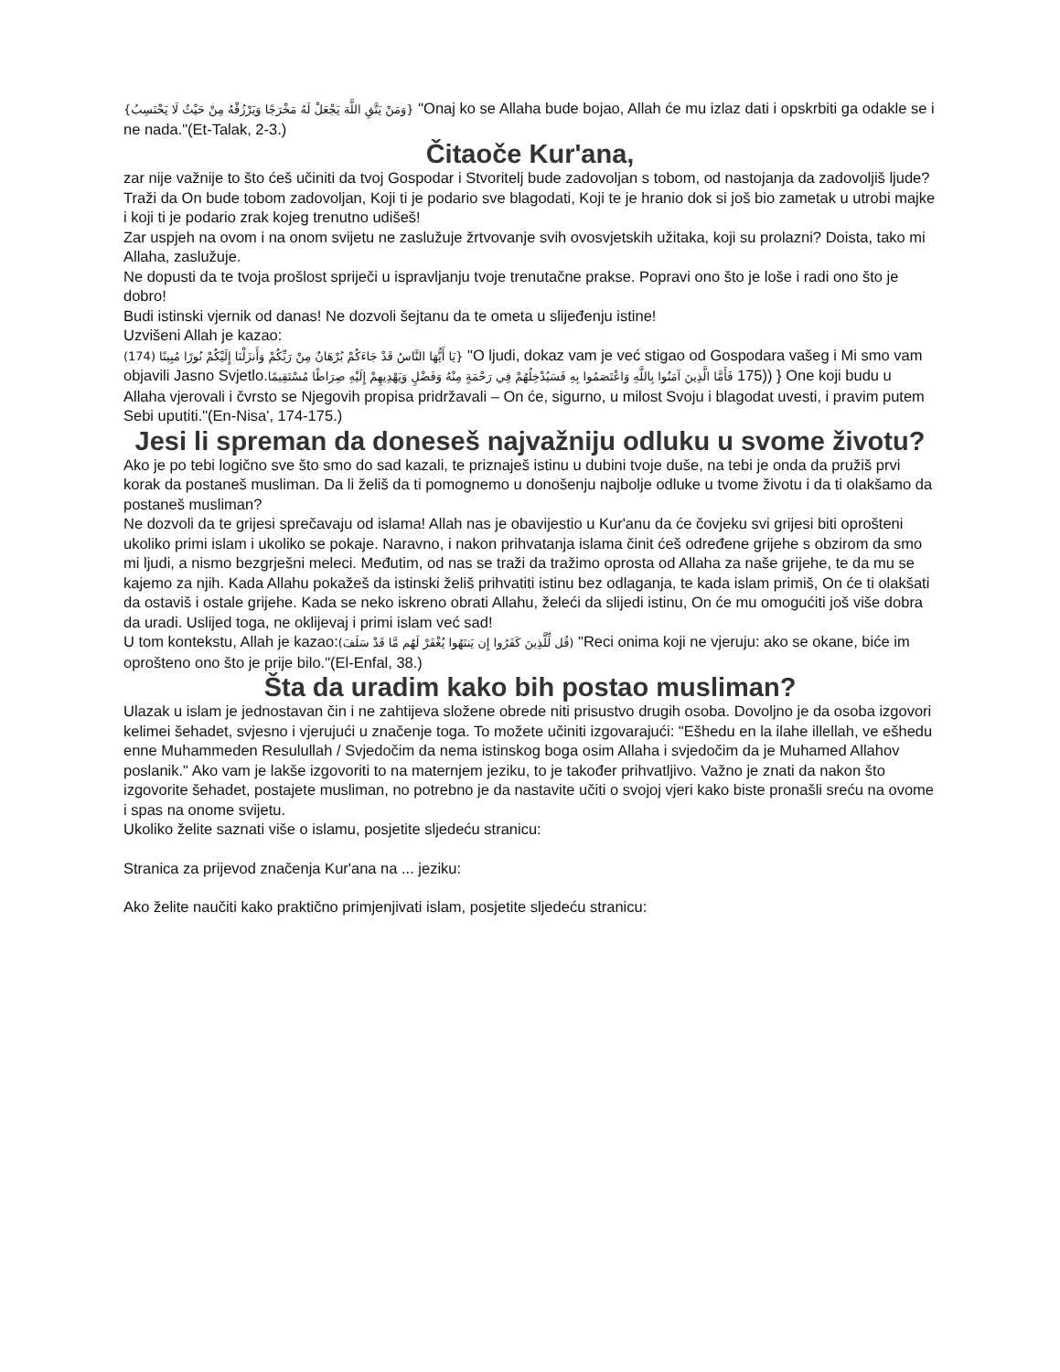{وَمَنْ يَتَّقِ اللَّهَ يَجْعَلْ لَهُ مَخْرَجًا وَيَرْزُقْهُ مِنْ حَيْثُ لَا يَحْتَسِبُ} "Onaj ko se Allaha bude bojao, Allah će mu izlaz dati i opskrbiti ga odakle se i ne nada."(Et-Talak, 2-3.)
Čitaoče Kur'ana,
zar nije važnije to što ćeš učiniti da tvoj Gospodar i Stvoritelj bude zadovoljan s tobom, od nastojanja da zadovoljiš ljude? Traži da On bude tobom zadovoljan, Koji ti je podario sve blagodati, Koji te je hranio dok si još bio zametak u utrobi majke i koji ti je podario zrak kojeg trenutno udišeš!
Zar uspjeh na ovom i na onom svijetu ne zaslužuje žrtvovanje svih ovosvjetskih užitaka, koji su prolazni? Doista, tako mi Allaha, zaslužuje.
Ne dopusti da te tvoja prošlost spriječi u ispravljanju tvoje trenutačne prakse. Popravi ono što je loše i radi ono što je dobro!
Budi istinski vjernik od danas! Ne dozvoli šejtanu da te ometa u slijeđenju istine!
Uzvišeni Allah je kazao:
{يَا أَيُّهَا النَّاسُ قَدْ جَاءَكُمْ بُرْهَانٌ مِنْ رَبِّكُمْ وَأَنزَلْنَا إِلَيْكُمْ نُورًا مُبِينًا (174) "O ljudi, dokaz vam je već stigao od Gospodara vašeg i Mi smo vam objavili Jasno Svjetlo.فَأَمَّا الَّذِينَ آمَنُوا بِاللَّهِ وَاعْتَصَمُوا بِهِ فَسَيُدْخِلُهُمْ فِي رَحْمَةٍ مِنْهُ وَفَضْلٍ وَيَهْدِيهِمْ إِلَيْهِ صِرَاطًا مُسْتَقِيمًا 175)) } One koji budu u Allaha vjerovali i čvrsto se Njegovih propisa pridržavali – On će, sigurno, u milost Svoju i blagodat uvesti, i pravim putem Sebi uputiti."(En-Nisa', 174-175.)
Jesi li spreman da doneseš najvažniju odluku u svome životu?
Ako je po tebi logično sve što smo do sad kazali, te priznaješ istinu u dubini tvoje duše, na tebi je onda da pružiš prvi korak da postaneš musliman. Da li želiš da ti pomognemo u donošenju najbolje odluke u tvome životu i da ti olakšamo da postaneš musliman?
Ne dozvoli da te grijesi sprečavaju od islama! Allah nas je obavijestio u Kur'anu da će čovjeku svi grijesi biti oprošteni ukoliko primi islam i ukoliko se pokaje. Naravno, i nakon prihvatanja islama činit ćeš određene grijehe s obzirom da smo mi ljudi, a nismo bezgrješni meleci. Međutim, od nas se traži da tražimo oprosta od Allaha za naše grijehe, te da mu se kajemo za njih. Kada Allahu pokažeš da istinski želiš prihvatiti istinu bez odlaganja, te kada islam primiš, On će ti olakšati da ostaviš i ostale grijehe. Kada se neko iskreno obrati Allahu, želeći da slijedi istinu, On će mu omogućiti još više dobra da uradi. Uslijed toga, ne oklijevaj i primi islam već sad!
U tom kontekstu, Allah je kazao:(قُل لِّلَّذِينَ كَفَرُوا إِن يَنتَهُوا يُغْفَرْ لَهُم مَّا قَدْ سَلَفَ) "Reci onima koji ne vjeruju: ako se okane, biće im oprošteno ono što je prije bilo."(El-Enfal, 38.)
Šta da uradim kako bih postao musliman?
Ulazak u islam je jednostavan čin i ne zahtijeva složene obrede niti prisustvo drugih osoba. Dovoljno je da osoba izgovori kelimei šehadet, svjesno i vjerujući u značenje toga. To možete učiniti izgovarajući: "Ešhedu en la ilahe illellah, ve ešhedu enne Muhammeden Resulullah / Svjedočim da nema istinskog boga osim Allaha i svjedočim da je Muhamed Allahov poslanik." Ako vam je lakše izgovoriti to na maternjem jeziku, to je također prihvatljivo. Važno je znati da nakon što izgovorite šehadet, postajete musliman, no potrebno je da nastavite učiti o svojoj vjeri kako biste pronašli sreću na ovome i spas na onome svijetu.
Ukoliko želite saznati više o islamu, posjetite sljedeću stranicu:
Stranica za prijevod značenja Kur'ana na ... jeziku:
Ako želite naučiti kako praktično primjenjivati islam, posjetite sljedeću stranicu: